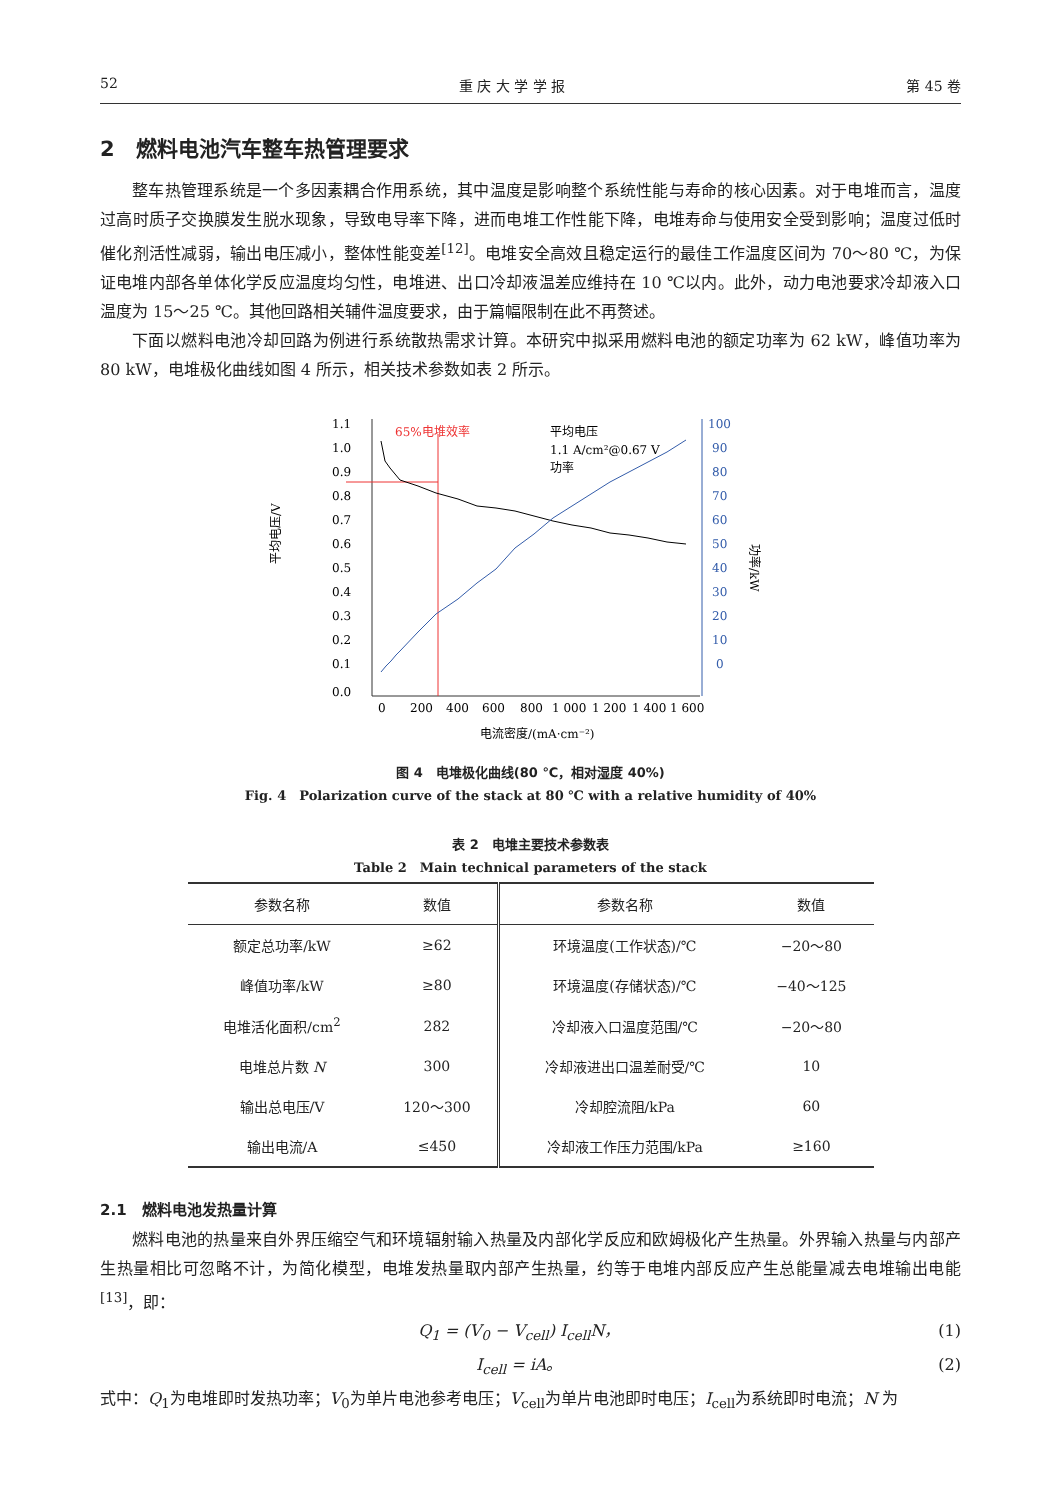52 重 庆 大 学 学 报 第 45 卷
2　燃料电池汽车整车热管理要求
整车热管理系统是一个多因素耦合作用系统，其中温度是影响整个系统性能与寿命的核心因素。对于电堆而言，温度过高时质子交换膜发生脱水现象，导致电导率下降，进而电堆工作性能下降，电堆寿命与使用安全受到影响；温度过低时催化剂活性减弱，输出电压减小，整体性能变差<sup>[12]</sup>。电堆安全高效且稳定运行的最佳工作温度区间为 70～80 ℃，为保证电堆内部各单体化学反应温度均匀性，电堆进、出口冷却液温差应维持在 10 ℃以内。此外，动力电池要求冷却液入口温度为 15～25 ℃。其他回路相关辅件温度要求，由于篇幅限制在此不再赘述。
下面以燃料电池冷却回路为例进行系统散热需求计算。本研究中拟采用燃料电池的额定功率为 62 kW，峰值功率为 80 kW，电堆极化曲线如图 4 所示，相关技术参数如表 2 所示。
1.1
1.0
0.9
0.8
0.7
0.6
0.5
0.4
0.3
0.2
0.1
0.0
100
90
80
70
60
50
40
30
20
10
0
0
200
400
600
800
1 000
1 200
1 400
1 600
电流密度/(mA·cm⁻²)
平均电压/V
功率/kW
65%电堆效率
平均电压
1.1 A/cm²@0.67 V
功率
图 4　电堆极化曲线(80 ℃，相对湿度 40%)
Fig. 4　Polarization curve of the stack at 80 ℃ with a relative humidity of 40%
表 2　电堆主要技术参数表
Table 2　Main technical parameters of the stack
| 参数名称 | 数值 | 参数名称 | 数值 |
| --- | --- | --- | --- |
| 额定总功率/kW | ≥62 | 环境温度(工作状态)/℃ | −20～80 |
| 峰值功率/kW | ≥80 | 环境温度(存储状态)/℃ | −40～125 |
| 电堆活化面积/cm<sup>2</sup> | 282 | 冷却液入口温度范围/℃ | −20～80 |
| 电堆总片数 N | 300 | 冷却液进出口温差耐受/℃ | 10 |
| 输出总电压/V | 120～300 | 冷却腔流阻/kPa | 60 |
| 输出电流/A | ≤450 | 冷却液工作压力范围/kPa | ≥160 |
2.1　燃料电池发热量计算
燃料电池的热量来自外界压缩空气和环境辐射输入热量及内部化学反应和欧姆极化产生热量。外界输入热量与内部产生热量相比可忽略不计，为简化模型，电堆发热量取内部产生热量，约等于电堆内部反应产生总能量减去电堆输出电能<sup>[13]</sup>，即：
Q<sub>1</sub> = (V<sub>0</sub> − V<sub>cell</sub>) I<sub>cell</sub>N， (1)
I<sub>cell</sub> = iA。 (2)
式中：Q<sub>1</sub>为电堆即时发热功率；V<sub>0</sub>为单片电池参考电压；V<sub>cell</sub>为单片电池即时电压；I<sub>cell</sub>为系统即时电流；N 为